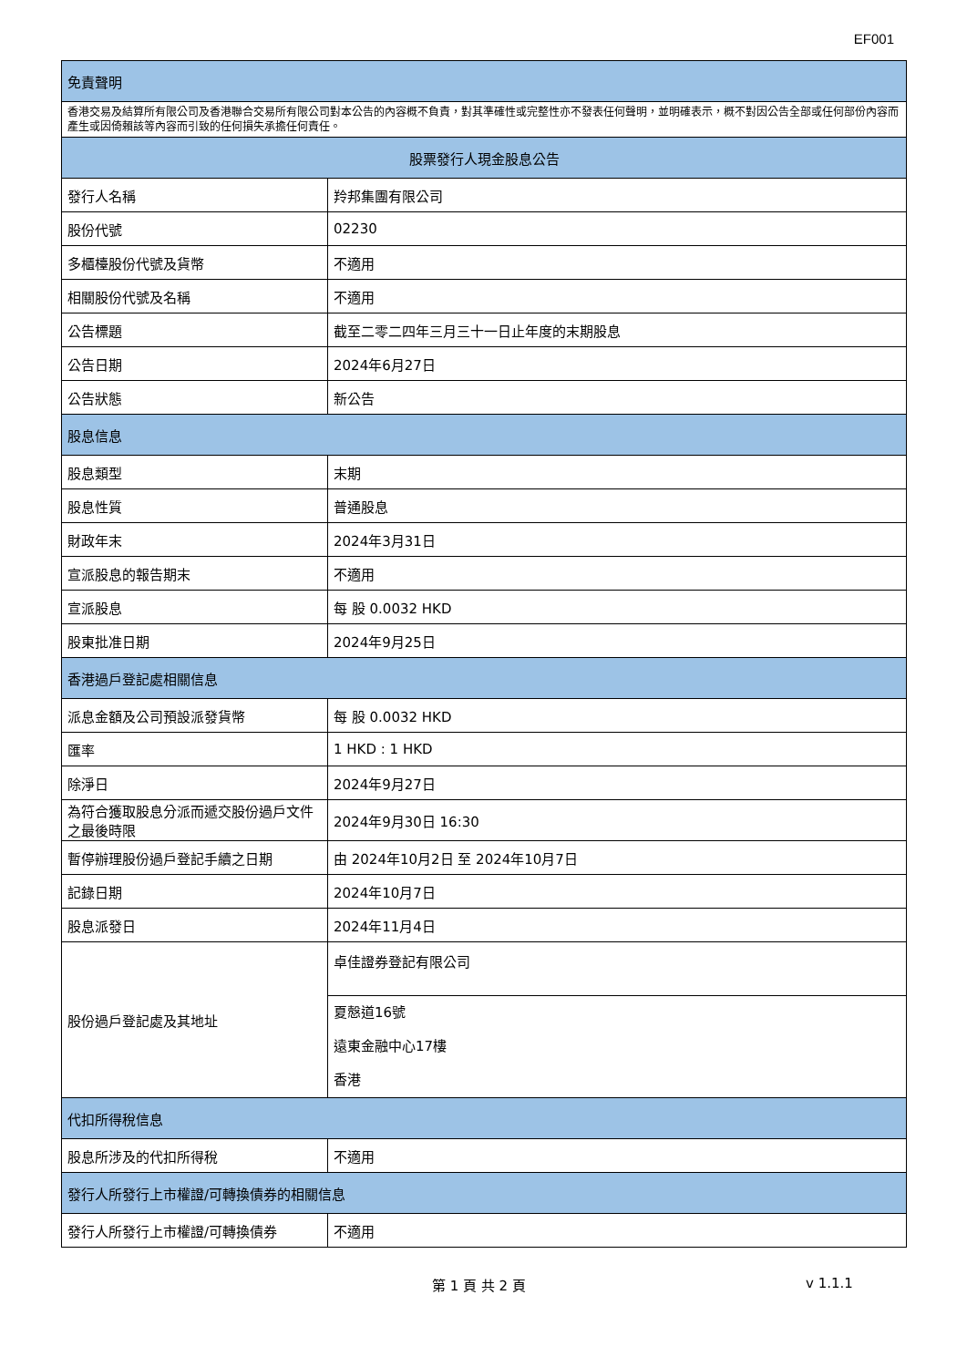EF001
| 免責聲明 | |
| --- | --- |
| 香港交易及結算所有限公司及香港聯合交易所有限公司對本公告的內容概不負責，對其準確性或完整性亦不發表任何聲明，並明確表示，概不對因公告全部或任何部份內容而產生或因倚賴該等內容而引致的任何損失承擔任何責任。 | |
| 股票發行人現金股息公告 | |
| 發行人名稱 | 羚邦集團有限公司 |
| 股份代號 | 02230 |
| 多櫃檯股份代號及貨幣 | 不適用 |
| 相關股份代號及名稱 | 不適用 |
| 公告標題 | 截至二零二四年三月三十一日止年度的末期股息 |
| 公告日期 | 2024年6月27日 |
| 公告狀態 | 新公告 |
| 股息信息 | |
| 股息類型 | 末期 |
| 股息性質 | 普通股息 |
| 財政年末 | 2024年3月31日 |
| 宣派股息的報告期末 | 不適用 |
| 宣派股息 | 每 股 0.0032 HKD |
| 股東批准日期 | 2024年9月25日 |
| 香港過戶登記處相關信息 | |
| 派息金額及公司預設派發貨幣 | 每 股 0.0032 HKD |
| 匯率 | 1 HKD : 1 HKD |
| 除淨日 | 2024年9月27日 |
| 為符合獲取股息分派而遞交股份過戶文件之最後時限 | 2024年9月30日 16:30 |
| 暫停辦理股份過戶登記手續之日期 | 由 2024年10月2日 至 2024年10月7日 |
| 記錄日期 | 2024年10月7日 |
| 股息派發日 | 2024年11月4日 |
| 股份過戶登記處及其地址 | 卓佳證券登記有限公司 |
| | 夏慤道16號 遠東金融中心17樓 香港 |
| 代扣所得稅信息 | |
| 股息所涉及的代扣所得稅 | 不適用 |
| 發行人所發行上市權證/可轉換債券的相關信息 | |
| 發行人所發行上市權證/可轉換債券 | 不適用 |
第 1 頁 共 2 頁 v 1.1.1